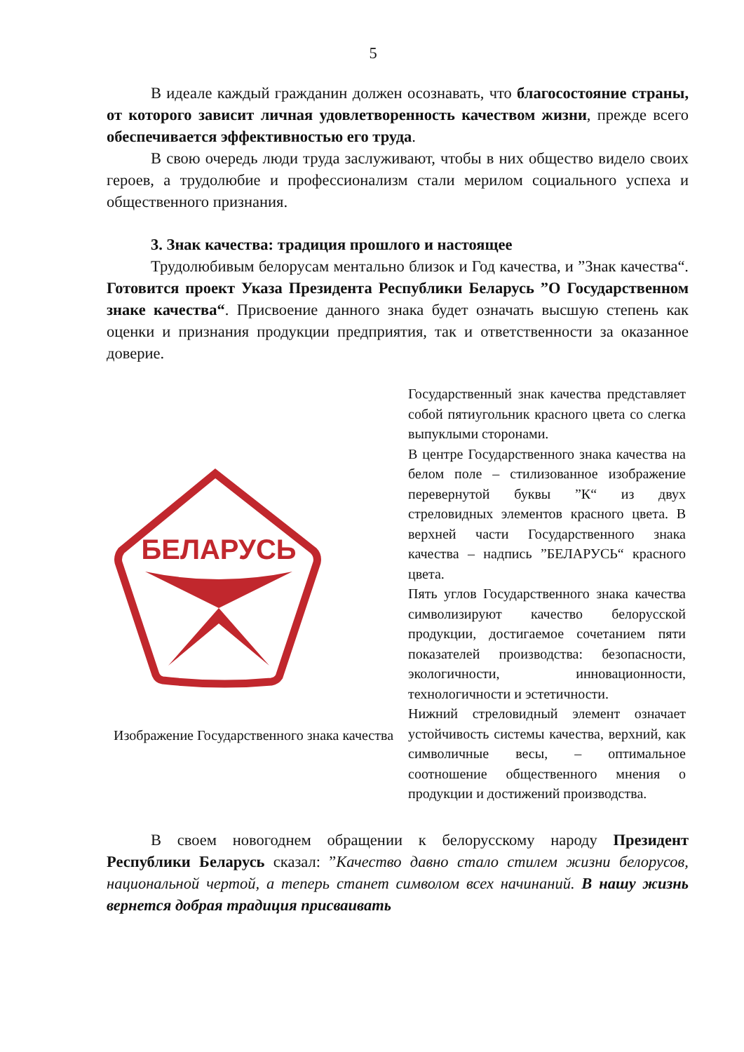5
В идеале каждый гражданин должен осознавать, что благосостояние страны, от которого зависит личная удовлетворенность качеством жизни, прежде всего обеспечивается эффективностью его труда.
В свою очередь люди труда заслуживают, чтобы в них общество видело своих героев, а трудолюбие и профессионализм стали мерилом социального успеха и общественного признания.
3. Знак качества: традиция прошлого и настоящее
Трудолюбивым белорусам ментально близок и Год качества, и ”Знак качества“. Готовится проект Указа Президента Республики Беларусь ”О Государственном знаке качества“. Присвоение данного знака будет означать высшую степень как оценки и признания продукции предприятия, так и ответственности за оказанное доверие.
БЕЛАРУСЬ
Изображение Государственного знака качества
Государственный знак качества представляет собой пятиугольник красного цвета со слегка выпуклыми сторонами.
В центре Государственного знака качества на белом поле – стилизованное изображение перевернутой буквы ”К“ из двух стреловидных элементов красного цвета. В верхней части Государственного знака качества – надпись ”БЕЛАРУСЬ“ красного цвета.
Пять углов Государственного знака качества символизируют качество белорусской продукции, достигаемое сочетанием пяти показателей производства: безопасности, экологичности, инновационности, технологичности и эстетичности.
Нижний стреловидный элемент означает устойчивость системы качества, верхний, как символичные весы, – оптимальное соотношение общественного мнения о продукции и достижений производства.
В своем новогоднем обращении к белорусскому народу Президент Республики Беларусь сказал: ”Качество давно стало стилем жизни белорусов, национальной чертой, а теперь станет символом всех начинаний. В нашу жизнь вернется добрая традиция присваивать